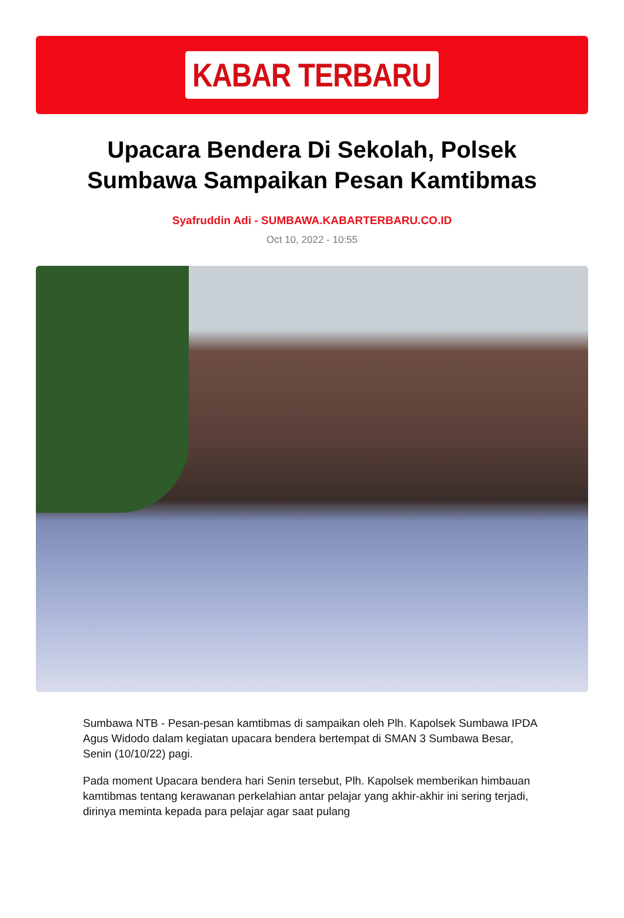KABAR TERBARU
Upacara Bendera Di Sekolah, Polsek Sumbawa Sampaikan Pesan Kamtibmas
Syafruddin Adi - SUMBAWA.KABARTERBARU.CO.ID
Oct 10, 2022 - 10:55
Sumbawa NTB - Pesan-pesan kamtibmas di sampaikan oleh Plh. Kapolsek Sumbawa IPDA Agus Widodo dalam kegiatan upacara bendera bertempat di SMAN 3 Sumbawa Besar, Senin (10/10/22) pagi.
Pada moment Upacara bendera hari Senin tersebut, Plh. Kapolsek memberikan himbauan kamtibmas tentang kerawanan perkelahian antar pelajar yang akhir-akhir ini sering terjadi, dirinya meminta kepada para pelajar agar saat pulang